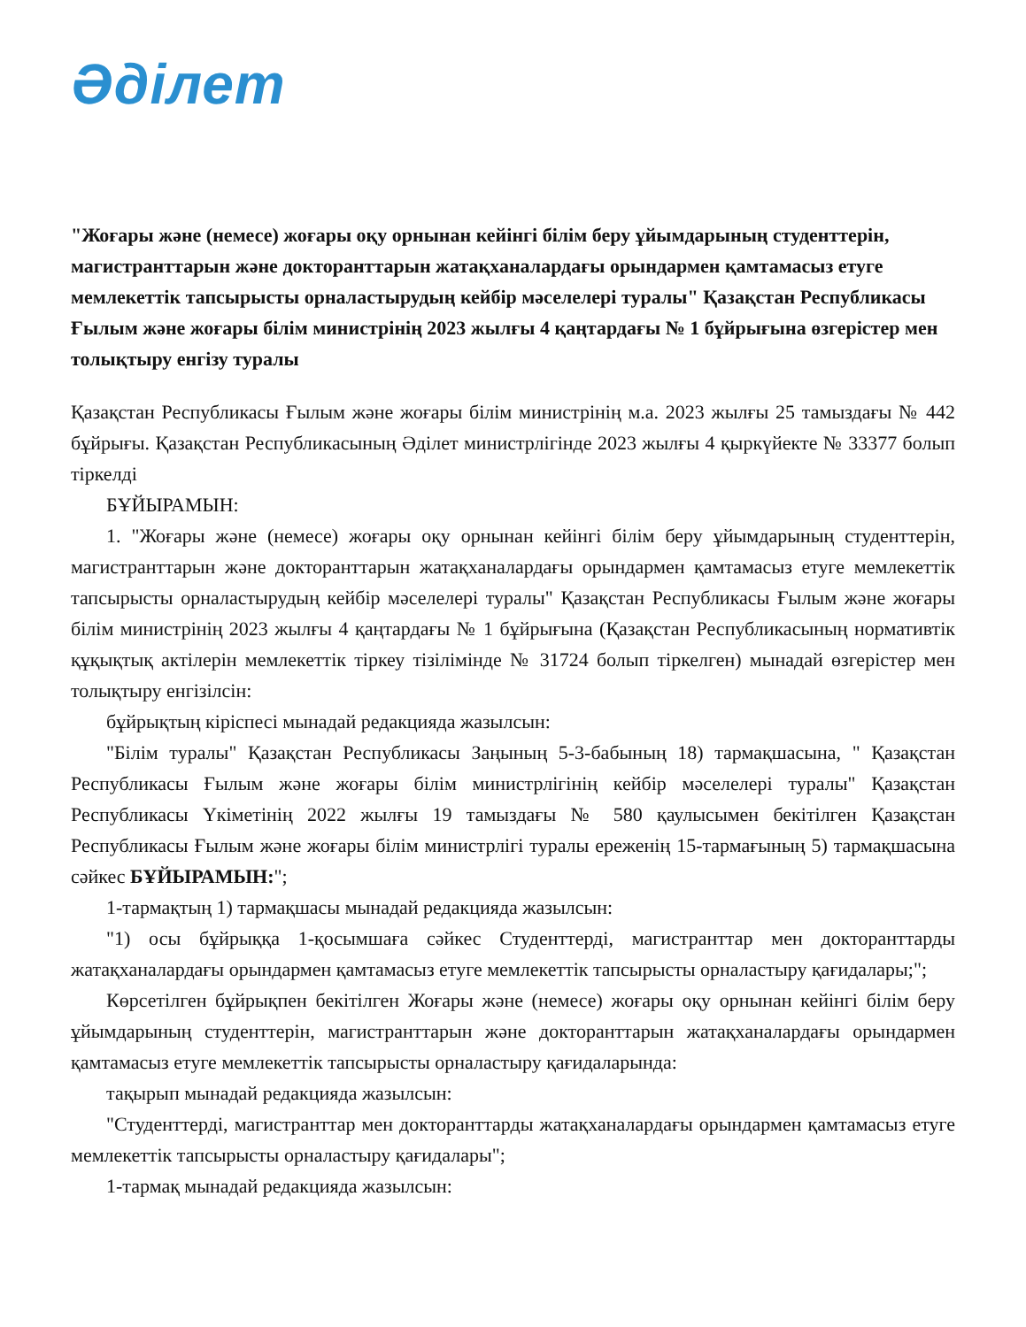Әділет
"Жоғары және (немесе) жоғары оқу орнынан кейінгі білім беру ұйымдарының студенттерін, магистранттарын және докторанттарын жатақханалардағы орындармен қамтамасыз етуге мемлекеттік тапсырысты орналастырудың кейбір мәселелері туралы" Қазақстан Республикасы Ғылым және жоғары білім министрінің 2023 жылғы 4 қаңтардағы № 1 бұйрығына өзгерістер мен толықтыру енгізу туралы
Қазақстан Республикасы Ғылым және жоғары білім министрінің м.а. 2023 жылғы 25 тамыздағы № 442 бұйрығы. Қазақстан Республикасының Әділет министрлігінде 2023 жылғы 4 қыркүйекте № 33377 болып тіркелді
БҰЙЫРАМЫН:
1. "Жоғары және (немесе) жоғары оқу орнынан кейінгі білім беру ұйымдарының студенттерін, магистранттарын және докторанттарын жатақханалардағы орындармен қамтамасыз етуге мемлекеттік тапсырысты орналастырудың кейбір мәселелері туралы" Қазақстан Республикасы Ғылым және жоғары білім министрінің 2023 жылғы 4 қаңтардағы № 1 бұйрығына (Қазақстан Республикасының нормативтік құқықтық актілерін мемлекеттік тіркеу тізілімінде № 31724 болып тіркелген) мынадай өзгерістер мен толықтыру енгізілсін:
бұйрықтың кіріспесі мынадай редакцияда жазылсын:
"Білім туралы" Қазақстан Республикасы Заңының 5-3-бабының 18) тармақшасына, " Қазақстан Республикасы Ғылым және жоғары білім министрлігінің кейбір мәселелері туралы" Қазақстан Республикасы Үкіметінің 2022 жылғы 19 тамыздағы № 580 қаулысымен бекітілген Қазақстан Республикасы Ғылым және жоғары білім министрлігі туралы ереженің 15-тармағының 5) тармақшасына сәйкес БҰЙЫРАМЫН:";
1-тармақтың 1) тармақшасы мынадай редакцияда жазылсын:
"1) осы бұйрыққа 1-қосымшаға сәйкес Студенттерді, магистранттар мен докторанттарды жатақханалардағы орындармен қамтамасыз етуге мемлекеттік тапсырысты орналастыру қағидалары;";
Көрсетілген бұйрықпен бекітілген Жоғары және (немесе) жоғары оқу орнынан кейінгі білім беру ұйымдарының студенттерін, магистранттарын және докторанттарын жатақханалардағы орындармен қамтамасыз етуге мемлекеттік тапсырысты орналастыру қағидаларында:
тақырып мынадай редакцияда жазылсын:
"Студенттерді, магистранттар мен докторанттарды жатақханалардағы орындармен қамтамасыз етуге мемлекеттік тапсырысты орналастыру қағидалары";
1-тармақ мынадай редакцияда жазылсын: